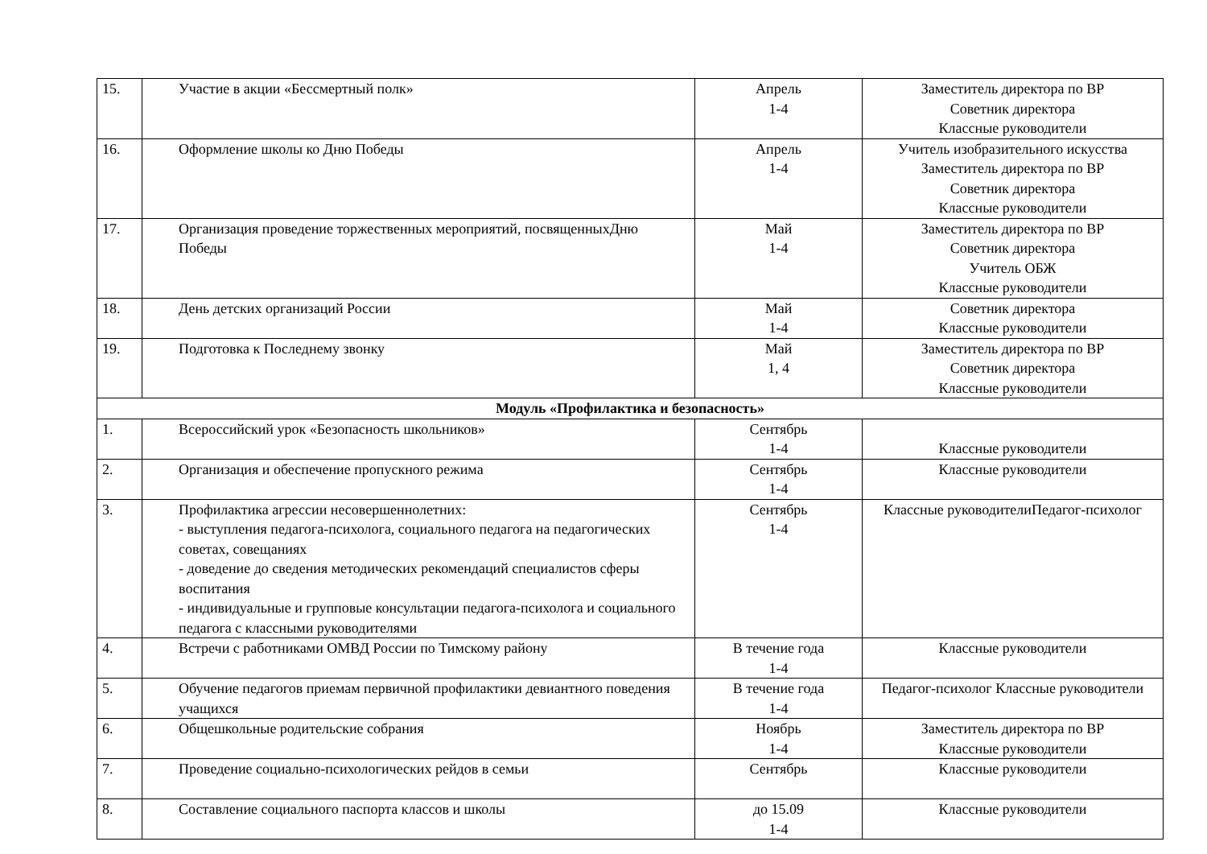| 15. | Участие в акции «Бессмертный полк» | Апрель 1-4 | Заместитель директора по ВР Советник директора Классные руководители |
| 16. | Оформление школы ко Дню Победы | Апрель 1-4 | Учитель изобразительного искусства Заместитель директора по ВР Советник директора Классные руководители |
| 17. | Организация проведение торжественных мероприятий, посвященныхДню Победы | Май 1-4 | Заместитель директора по ВР Советник директора Учитель ОБЖ Классные руководители |
| 18. | День детских организаций России | Май 1-4 | Советник директора Классные руководители |
| 19. | Подготовка к Последнему звонку | Май 1, 4 | Заместитель директора по ВР Советник директора Классные руководители |
| Модуль «Профилактика и безопасность» | | | |
| 1. | Всероссийский урок «Безопасность школьников» | Сентябрь 1-4 | Классные руководители |
| 2. | Организация и обеспечение пропускного режима | Сентябрь 1-4 | Классные руководители |
| 3. | Профилактика агрессии несовершеннолетних: - выступления педагога-психолога, социального педагога на педагогических советах, совещаниях - доведение до сведения методических рекомендаций специалистов сферы воспитания - индивидуальные и групповые консультации педагога-психолога и социального педагога с классными руководителями | Сентябрь 1-4 | Классные руководителиПедагог-психолог |
| 4. | Встречи с работниками ОМВД России по Тимскому району | В течение года 1-4 | Классные руководители |
| 5. | Обучение педагогов приемам первичной профилактики девиантного поведения учащихся | В течение года 1-4 | Педагог-психолог Классные руководители |
| 6. | Общешкольные родительские собрания | Ноябрь 1-4 | Заместитель директора по ВР Классные руководители |
| 7. | Проведение социально-психологических рейдов в семьи | Сентябрь | Классные руководители |
| 8. | Составление социального паспорта классов и школы | до 15.09 1-4 | Классные руководители |